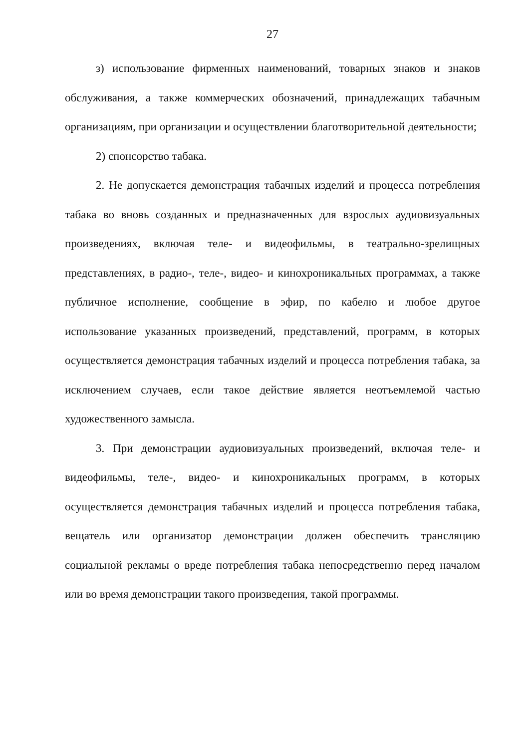27
з) использование фирменных наименований, товарных знаков и знаков обслуживания, а также коммерческих обозначений, принадлежащих табачным организациям, при организации и осуществлении благотворительной деятельности;
2) спонсорство табака.
2. Не допускается демонстрация табачных изделий и процесса потребления табака во вновь созданных и предназначенных для взрослых аудиовизуальных произведениях, включая теле- и видеофильмы, в театрально-зрелищных представлениях, в радио-, теле-, видео- и кинохроникальных программах, а также публичное исполнение, сообщение в эфир, по кабелю и любое другое использование указанных произведений, представлений, программ, в которых осуществляется демонстрация табачных изделий и процесса потребления табака, за исключением случаев, если такое действие является неотъемлемой частью художественного замысла.
3. При демонстрации аудиовизуальных произведений, включая теле- и видеофильмы, теле-, видео- и кинохроникальных программ, в которых осуществляется демонстрация табачных изделий и процесса потребления табака, вещатель или организатор демонстрации должен обеспечить трансляцию социальной рекламы о вреде потребления табака непосредственно перед началом или во время демонстрации такого произведения, такой программы.